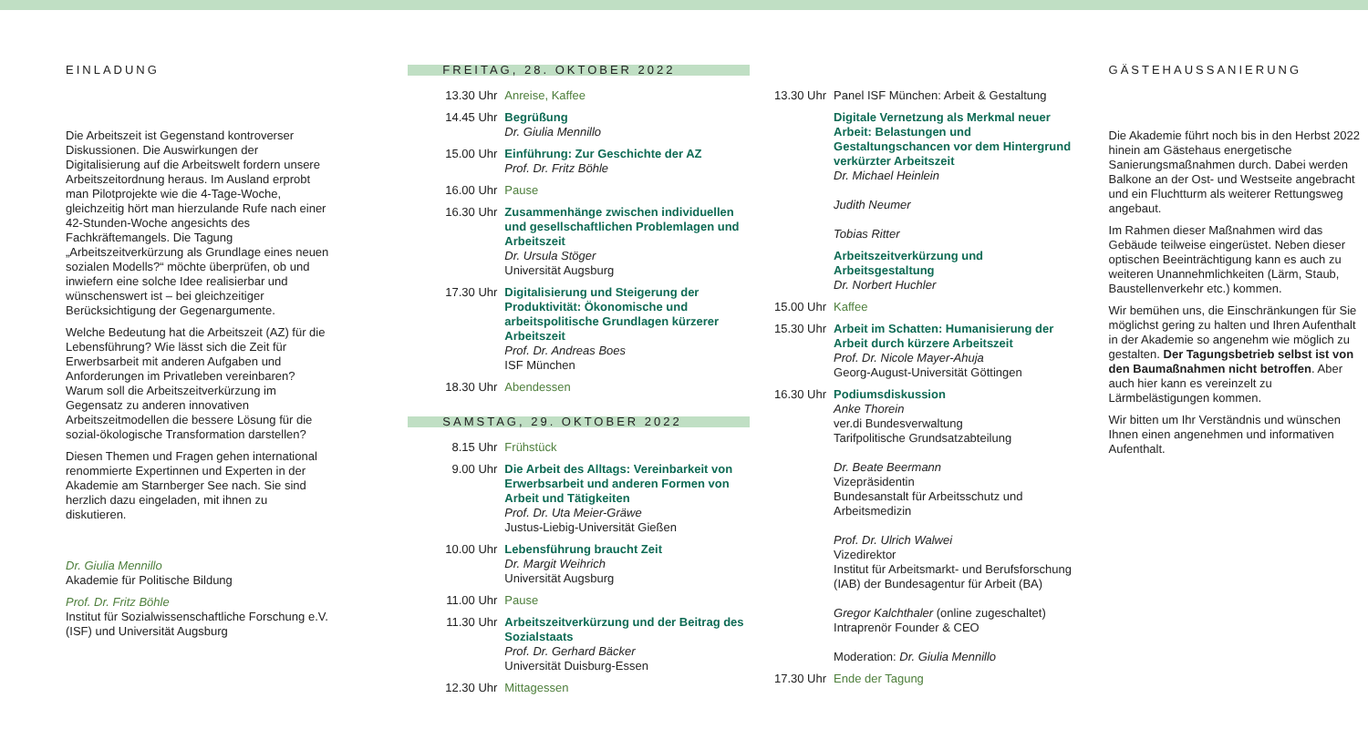EINLADUNG
Die Arbeitszeit ist Gegenstand kontroverser Diskussionen. Die Auswirkungen der Digitalisierung auf die Arbeitswelt fordern unsere Arbeitszeitordnung heraus. Im Ausland erprobt man Pilotprojekte wie die 4-Tage-Woche, gleichzeitig hört man hierzulande Rufe nach einer 42-Stunden-Woche angesichts des Fachkräftemangels. Die Tagung „Arbeitszeitverkürzung als Grundlage eines neuen sozialen Modells?“ möchte überprüfen, ob und inwiefern eine solche Idee realisierbar und wünschenswert ist – bei gleichzeitiger Berücksichtigung der Gegenargumente.
Welche Bedeutung hat die Arbeitszeit (AZ) für die Lebensführung? Wie lässt sich die Zeit für Erwerbsarbeit mit anderen Aufgaben und Anforderungen im Privatleben vereinbaren? Warum soll die Arbeitszeitverkürzung im Gegensatz zu anderen innovativen Arbeitszeitmodellen die bessere Lösung für die sozial-ökologische Transformation darstellen?
Diesen Themen und Fragen gehen international renommierte Expertinnen und Experten in der Akademie am Starnberger See nach. Sie sind herzlich dazu eingeladen, mit ihnen zu diskutieren.
Dr. Giulia Mennillo
Akademie für Politische Bildung
Prof. Dr. Fritz Böhle
Institut für Sozialwissenschaftliche Forschung e.V. (ISF) und Universität Augsburg
FREITAG, 28. OKTOBER 2022
13.30 Uhr Anreise, Kaffee
14.45 Uhr Begrüßung
Dr. Giulia Mennillo
15.00 Uhr Einführung: Zur Geschichte der AZ
Prof. Dr. Fritz Böhle
16.00 Uhr Pause
16.30 Uhr Zusammenhänge zwischen individuellen und gesellschaftlichen Problemlagen und Arbeitszeit
Dr. Ursula Stöger
Universität Augsburg
17.30 Uhr Digitalisierung und Steigerung der Produktivität: Ökonomische und arbeitspolitische Grundlagen kürzerer Arbeitszeit
Prof. Dr. Andreas Boes
ISF München
18.30 Uhr Abendessen
SAMSTAG, 29. OKTOBER 2022
8.15 Uhr Frühstück
9.00 Uhr Die Arbeit des Alltags: Vereinbarkeit von Erwerbsarbeit und anderen Formen von Arbeit und Tätigkeiten
Prof. Dr. Uta Meier-Gräwe
Justus-Liebig-Universität Gießen
10.00 Uhr Lebensführung braucht Zeit
Dr. Margit Weihrich
Universität Augsburg
11.00 Uhr Pause
11.30 Uhr Arbeitszeitverkürzung und der Beitrag des Sozialstaats
Prof. Dr. Gerhard Bäcker
Universität Duisburg-Essen
12.30 Uhr Mittagessen
13.30 Uhr
Panel ISF München: Arbeit & Gestaltung
Digitale Vernetzung als Merkmal neuer Arbeit: Belastungen und Gestaltungschancen vor dem Hintergrund verkürzter Arbeitszeit
Dr. Michael Heinlein
Judith Neumer
Tobias Ritter
Arbeitszeitverkürzung und Arbeitsgestaltung
Dr. Norbert Huchler
15.00 Uhr
Kaffee
15.30 Uhr
Arbeit im Schatten: Humanisierung der Arbeit durch kürzere Arbeitszeit
Prof. Dr. Nicole Mayer-Ahuja
Georg-August-Universität Göttingen
16.30 Uhr
Podiumsdiskussion
Anke Thorein
ver.di Bundesverwaltung
Tarifpolitische Grundsatzabteilung
Dr. Beate Beermann
Vizepräsidentin
Bundesanstalt für Arbeitsschutz und Arbeitsmedizin
Prof. Dr. Ulrich Walwei
Vizedirektor
Institut für Arbeitsmarkt- und Berufsforschung (IAB) der Bundesagentur für Arbeit (BA)
Gregor Kalchthaler (online zugeschaltet)
Intraprenör Founder & CEO
Moderation: Dr. Giulia Mennillo
17.30 Uhr
Ende der Tagung
GÄSTEHAUSSANIERUNG
Die Akademie führt noch bis in den Herbst 2022 hinein am Gästehaus energetische Sanierungsmaßnahmen durch. Dabei werden Balkone an der Ost- und Westseite angebracht und ein Fluchtturm als weiterer Rettungsweg angebaut.
Im Rahmen dieser Maßnahmen wird das Gebäude teilweise eingerüstet. Neben dieser optischen Beeinträchtigung kann es auch zu weiteren Unannehmlichkeiten (Lärm, Staub, Baustellenverkehr etc.) kommen.
Wir bemühen uns, die Einschränkungen für Sie möglichst gering zu halten und Ihren Aufenthalt in der Akademie so angenehm wie möglich zu gestalten. Der Tagungsbetrieb selbst ist von den Baumaßnahmen nicht betroffen. Aber auch hier kann es vereinzelt zu Lärmbelästigungen kommen.
Wir bitten um Ihr Verständnis und wünschen Ihnen einen angenehmen und informativen Aufenthalt.